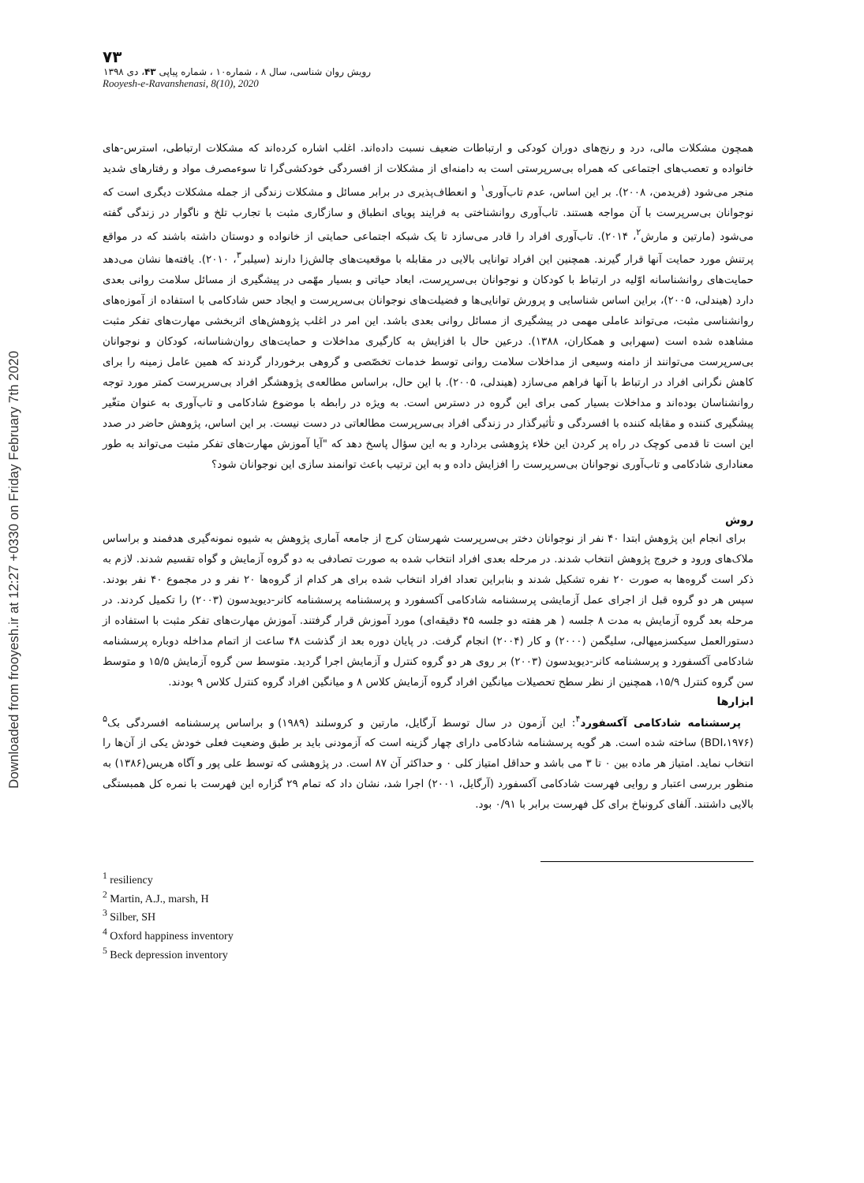Downloaded from frooyesh.ir at 12:27 +0330 on Friday February 7th 2020
۷۳
رویش روان شناسی، سال ۸ ، شماره۱۰ ، شماره پیاپی ۴۳، دی ۱۳۹۸
Rooyesh-e-Ravanshenasi, 8(10), 2020
همچون مشکلات مالی، درد و رنج‌های دوران کودکی و ارتباطات ضعیف نسبت داده‌اند. اغلب اشاره کرده‌اند که مشکلات ارتباطی، استرس-های خانواده و تعصب‌های اجتماعی که همراه بی‌سرپرستی است به دامنه‌ای از مشکلات از افسردگی خودکشی‌گرا تا سوءمصرف مواد و رفتارهای شدید منجر می‌شود (فریدمن، ۲۰۰۸). بر این اساس، عدم تاب‌آوری<sup>۱</sup> و انعطاف‌پذیری در برابر مسائل و مشکلات زندگی از جمله مشکلات دیگری است که نوجوانان بی‌سرپرست با آن مواجه هستند. تاب‌آوری روانشناختی به فرایند پویای انطباق و سازگاری مثبت با تجارب تلخ و ناگوار در زندگی گفته می‌شود (مارتین و مارش<sup>۲</sup>، ۲۰۱۴). تاب‌آوری افراد را قادر می‌سازد تا یک شبکه اجتماعی حمایتی از خانواده و دوستان داشته باشند که در مواقع پرتنش مورد حمایت آنها قرار گیرند. همچنین این افراد توانایی بالایی در مقابله با موقعیت‌های چالش‌زا دارند (سیلبر<sup>۳</sup>، ۲۰۱۰). یافته‌ها نشان می‌دهد حمایت‌های روانشناسانه اوّلیه در ارتباط با کودکان و نوجوانان بی‌سرپرست، ابعاد حیاتی و بسیار مهّمی در پیشگیری از مسائل سلامت روانی بعدی دارد (هیندلی، ۲۰۰۵)، براین اساس شناسایی و پرورش توانایی‌ها و فضیلت‌های نوجوانان بی‌سرپرست و ایجاد حس شادکامی با استفاده از آموزه‌های روانشناسی مثبت، می‌تواند عاملی مهمی در پیشگیری از مسائل روانی بعدی باشد. این امر در اغلب پژوهش‌های اثربخشی مهارت‌های تفکر مثبت مشاهده شده است (سهرابی و همکاران، ۱۳۸۸). درعین حال با افزایش به کارگیری مداخلات و حمایت‌های روان‌شناسانه، کودکان و نوجوانان بی‌سرپرست می‌توانند از دامنه وسیعی از مداخلات سلامت روانی توسط خدمات تخصّصی و گروهی برخوردار گردند که همین عامل زمینه را برای کاهش نگرانی افراد در ارتباط با آنها فراهم می‌سازد (هیندلی، ۲۰۰۵). با این حال، براساس مطالعه‌ی پژوهشگر افراد بی‌سرپرست کمتر مورد توجه روانشناسان بوده‌اند و مداخلات بسیار کمی برای این گروه در دسترس است. به ویژه در رابطه با موضوع شادکامی و تاب‌آوری به عنوان متغّیر پیشگیری کننده و مقابله کننده با افسردگی و تأثیرگذار در زندگی افراد بی‌سرپرست مطالعاتی در دست نیست. بر این اساس، پژوهش حاضر در صدد این است تا قدمی کوچک در راه پر کردن این خلاء پژوهشی بردارد و به این سؤال پاسخ دهد که "آیا آموزش مهارت‌های تفکر مثبت می‌تواند به طور معناداری شادکامی و تاب‌آوری نوجوانان بی‌سرپرست را افزایش داده و به این ترتیب باعث توانمند سازی این نوجوانان شود؟
روش
برای انجام این پژوهش ابتدا ۴۰ نفر از نوجوانان دختر بی‌سرپرست شهرستان کرج از جامعه آماری پژوهش به شیوه نمونه‌گیری هدفمند و براساس ملاک‌های ورود و خروج پژوهش انتخاب شدند. در مرحله بعدی افراد انتخاب شده به صورت تصادفی به دو گروه آزمایش و گواه تقسیم شدند. لازم به ذکر است گروه‌ها به صورت ۲۰ نفره تشکیل شدند و بنابراین تعداد افراد انتخاب شده برای هر کدام از گروه‌ها ۲۰ نفر و در مجموع ۴۰ نفر بودند. سپس هر دو گروه قبل از اجرای عمل آزمایشی پرسشنامه شادکامی آکسفورد و پرسشنامه پرسشنامه کانر-دیویدسون (۲۰۰۳) را تکمیل کردند. در مرحله بعد گروه آزمایش به مدت ۸ جلسه ( هر هفته دو جلسه ۴۵ دقیقه‌ای) مورد آموزش قرار گرفتند. آموزش مهارت‌های تفکر مثبت با استفاده از دستورالعمل سیکسزمیهالی، سلیگمن (۲۰۰۰) و کار (۲۰۰۴) انجام گرفت. در پایان دوره بعد از گذشت ۴۸ ساعت از اتمام مداخله دوباره پرسشنامه شادکامی آکسفورد و پرسشنامه کانر-دیویدسون (۲۰۰۳) بر روی هر دو گروه کنترل و آزمایش اجرا گردید. متوسط سن گروه آزمایش ۱۵/۵ و متوسط سن گروه کنترل ۱۵/۹، همچنین از نظر سطح تحصیلات میانگین افراد گروه آزمایش کلاس ۸ و میانگین افراد گروه کنترل کلاس ۹ بودند.
ابزارها
پرسشنامه شادکامی آکسفورد<sup>۴</sup>: این آزمون در سال توسط آرگایل، مارتین و کروسلند (۱۹۸۹) و براساس پرسشنامه افسردگی بک<sup>۵</sup> (BDI،۱۹۷۶) ساخته شده است. هر گویه پرسشنامه شادکامی دارای چهار گزینه است که آزمودنی باید بر طبق وضعیت فعلی خودش یکی از آن‌ها را انتخاب نماید. امتیاز هر ماده بین ۰ تا ۳ می باشد و حداقل امتیاز کلی ۰ و حداکثر آن ۸۷ است. در پژوهشی که توسط علی پور و آگاه هریس(۱۳۸۶) به منظور بررسی اعتبار و روایی فهرست شادکامی آکسفورد (آرگایل، ۲۰۰۱) اجرا شد، نشان داد که تمام ۲۹ گزاره این فهرست با نمره کل همبستگی بالایی داشتند. آلفای کرونباخ برای کل فهرست برابر با ۰/۹۱ بود.
<sup>1</sup> resiliency
<sup>2</sup> Martin, A.J., marsh, H
<sup>3</sup> Silber, SH
<sup>4</sup> Oxford happiness inventory
<sup>5</sup> Beck depression inventory